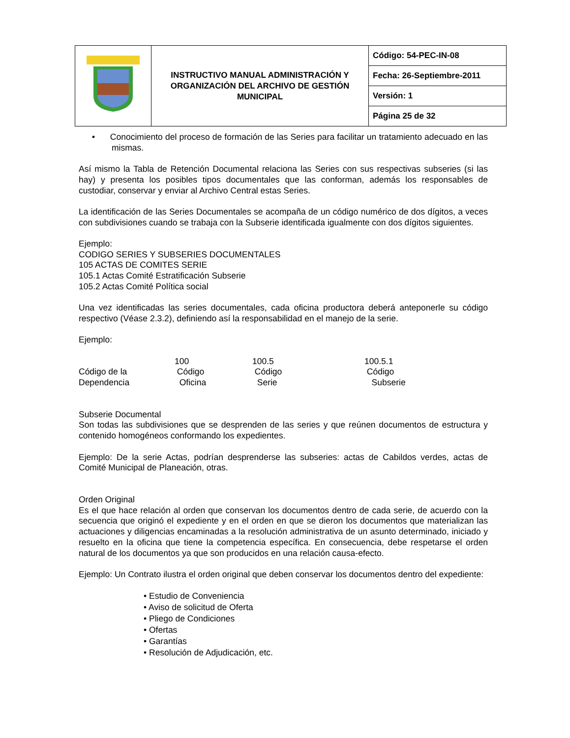| | INSTRUCTIVO MANUAL ADMINISTRACIÓN Y ORGANIZACIÓN DEL ARCHIVO DE GESTIÓN MUNICIPAL | Código: 54-PEC-IN-08 |
| | | Fecha: 26-Septiembre-2011 |
| | | Versión: 1 |
| | | Página 25 de 32 |
• Conocimiento del proceso de formación de las Series para facilitar un tratamiento adecuado en las mismas.
Así mismo la Tabla de Retención Documental relaciona las Series con sus respectivas subseries (si las hay) y presenta los posibles tipos documentales que las conforman, además los responsables de custodiar, conservar y enviar al Archivo Central estas Series.
La identificación de las Series Documentales se acompaña de un código numérico de dos dígitos, a veces con subdivisiones cuando se trabaja con la Subserie identificada igualmente con dos dígitos siguientes.
Ejemplo:
CODIGO SERIES Y SUBSERIES DOCUMENTALES
105 ACTAS DE COMITES SERIE
105.1 Actas Comité Estratificación Subserie
105.2 Actas Comité Política social
Una vez identificadas las series documentales, cada oficina productora deberá anteponerle su código respectivo (Véase 2.3.2), definiendo así la responsabilidad en el manejo de la serie.
Ejemplo:
| Código de la Dependencia | 100 Código Oficina | 100.5 Código Serie | 100.5.1 Código Subserie |
Subserie Documental
Son todas las subdivisiones que se desprenden de las series y que reúnen documentos de estructura y contenido homogéneos conformando los expedientes.
Ejemplo: De la serie Actas, podrían desprenderse las subseries: actas de Cabildos verdes, actas de Comité Municipal de Planeación, otras.
Orden Original
Es el que hace relación al orden que conservan los documentos dentro de cada serie, de acuerdo con la secuencia que originó el expediente y en el orden en que se dieron los documentos que materializan las actuaciones y diligencias encaminadas a la resolución administrativa de un asunto determinado, iniciado y resuelto en la oficina que tiene la competencia específica. En consecuencia, debe respetarse el orden natural de los documentos ya que son producidos en una relación causa-efecto.
Ejemplo: Un Contrato ilustra el orden original que deben conservar los documentos dentro del expediente:
• Estudio de Conveniencia
• Aviso de solicitud de Oferta
• Pliego de Condiciones
• Ofertas
• Garantías
• Resolución de Adjudicación, etc.